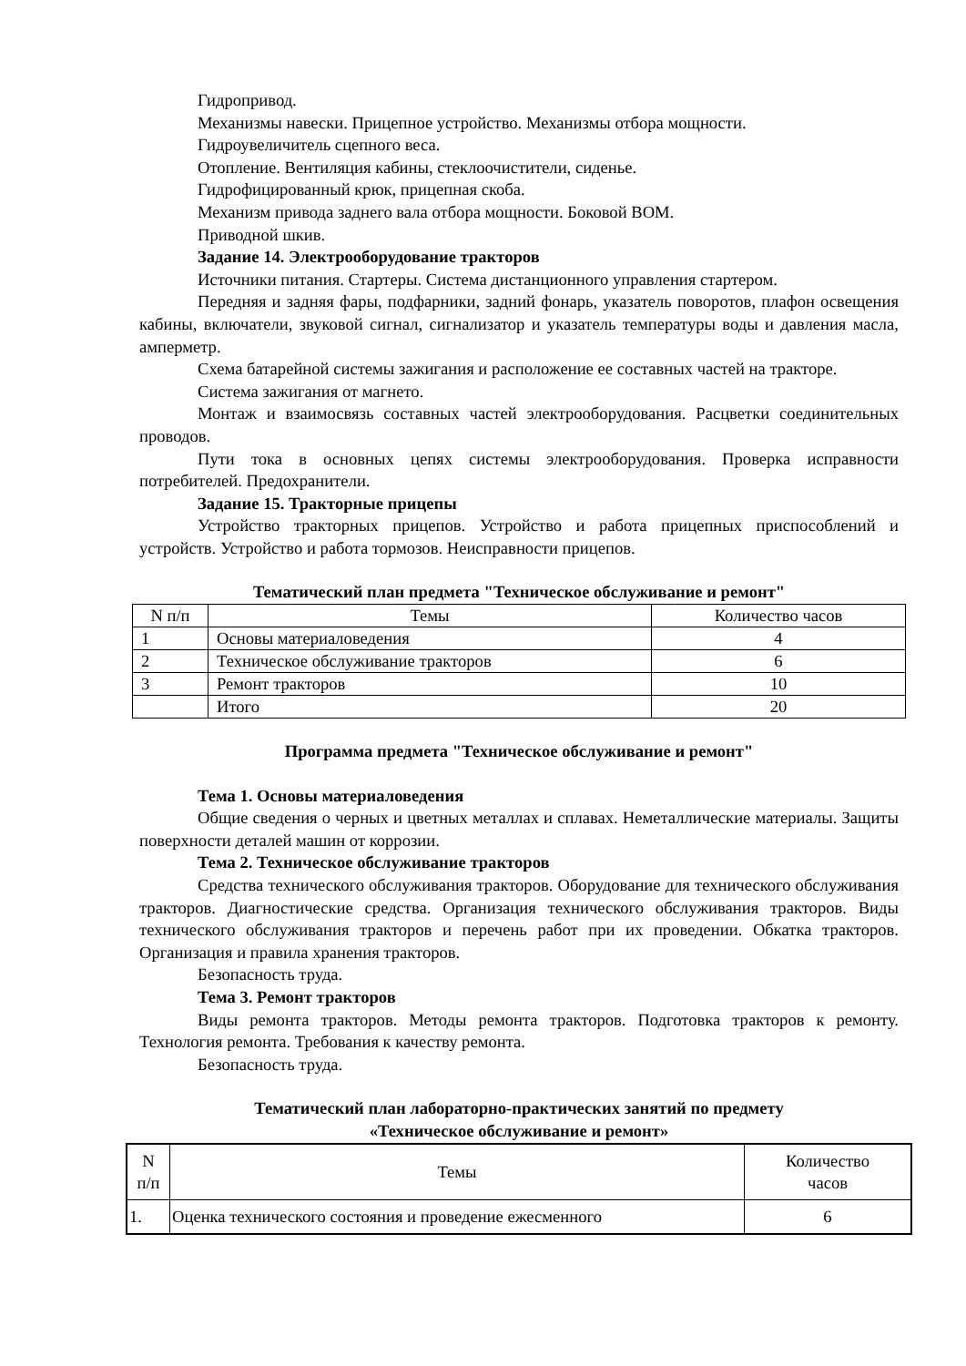Гидропривод.
Механизмы навески. Прицепное устройство. Механизмы отбора мощности.
Гидроувеличитель сцепного веса.
Отопление. Вентиляция кабины, стеклоочистители, сиденье.
Гидрофицированный крюк, прицепная скоба.
Механизм привода заднего вала отбора мощности. Боковой ВОМ.
Приводной шкив.
Задание 14. Электрооборудование тракторов
Источники питания. Стартеры. Система дистанционного управления стартером.
Передняя и задняя фары, подфарники, задний фонарь, указатель поворотов, плафон освещения кабины, включатели, звуковой сигнал, сигнализатор и указатель температуры воды и давления масла, амперметр.
Схема батарейной системы зажигания и расположение ее составных частей на тракторе.
Система зажигания от магнето.
Монтаж и взаимосвязь составных частей электрооборудования. Расцветки соединительных проводов.
Пути тока в основных цепях системы электрооборудования. Проверка исправности потребителей. Предохранители.
Задание 15. Тракторные прицепы
Устройство тракторных прицепов. Устройство и работа прицепных приспособлений и устройств. Устройство и работа тормозов. Неисправности прицепов.
Тематический план предмета "Техническое обслуживание и ремонт"
| N п/п | Темы | Количество часов |
| --- | --- | --- |
| 1 | Основы материаловедения | 4 |
| 2 | Техническое обслуживание тракторов | 6 |
| 3 | Ремонт тракторов | 10 |
| | Итого | 20 |
Программа предмета "Техническое обслуживание и ремонт"
Тема 1. Основы материаловедения
Общие сведения о черных и цветных металлах и сплавах. Неметаллические материалы. Защиты поверхности деталей машин от коррозии.
Тема 2. Техническое обслуживание тракторов
Средства технического обслуживания тракторов. Оборудование для технического обслуживания тракторов. Диагностические средства. Организация технического обслуживания тракторов. Виды технического обслуживания тракторов и перечень работ при их проведении. Обкатка тракторов. Организация и правила хранения тракторов.
Безопасность труда.
Тема 3. Ремонт тракторов
Виды ремонта тракторов. Методы ремонта тракторов. Подготовка тракторов к ремонту. Технология ремонта. Требования к качеству ремонта.
Безопасность труда.
Тематический план лабораторно-практических занятий по предмету
«Техническое обслуживание и ремонт»
| N п/п | Темы | Количество часов |
| --- | --- | --- |
| 1. | Оценка технического состояния и проведение ежесменного | 6 |